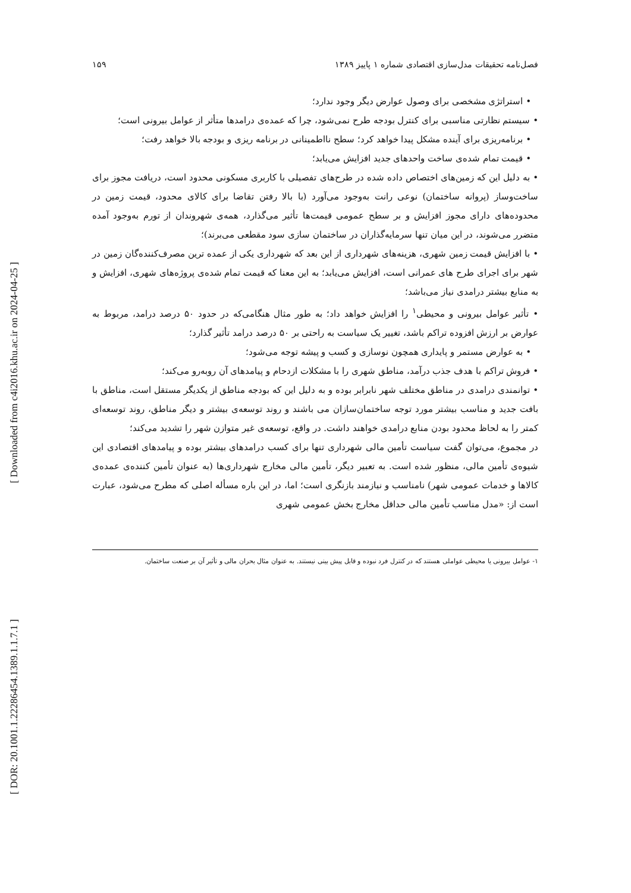[ DOR: 20.1001.1.22286454.1389.1.1.7.1 ]
[ Downloaded from c4i2016.khu.ac.ir on 2024-04-25 ]
فصل‌نامه تحقیقات مدل‌سازی اقتصادی شماره ۱ پاییز ۱۳۸۹ ۱۵۹
• استراتژی مشخصی برای وصول عوارض دیگر وجود ندارد؛
• سیستم نظارتی مناسبی برای کنترل بودجه طرح نمی‌شود، چرا که عمده‌ی درامدها متأثر از عوامل بیرونی است؛
• برنامه‌ریزی برای آینده مشکل پیدا خواهد کرد؛ سطح نااطمینانی در برنامه ریزی و بودجه بالا خواهد رفت؛
• قیمت تمام شده‌ی ساخت واحدهای جدید افزایش می‌یابد؛
• به دلیل این که زمین‌های اختصاص داده شده در طرح‌های تفصیلی با کاربری مسکونی محدود است، دریافت مجوز برای ساخت‌وساز (پروانه ساختمان) نوعی رانت به‌وجود می‌آورد (با بالا رفتن تقاضا برای کالای محدود، قیمت زمین در محدوده‌های دارای مجوز افزایش و بر سطح عمومی قیمت‌ها تأثیر می‌گذارد، همه‌ی شهروندان از تورم به‌وجود آمده متضرر می‌شوند، در این میان تنها سرمایه‌گذاران در ساختمان سازی سود مقطعی می‌برند)؛
• با افزایش قیمت زمین شهری، هزینه‌های شهرداری از این بعد که شهرداری یکی از عمده ترین مصرف‌کننده‌گان زمین در شهر برای اجرای طرح های عمرانی است، افزایش می‌یابد؛ به این معنا که قیمت تمام شده‌ی پروژه‌های شهری، افزایش و به منابع بیشتر درامدی نیاز می‌باشد؛
• تأثیر عوامل بیرونی و محیطی<sup>۱</sup> را افزایش خواهد داد؛ به طور مثال هنگامی‌که در حدود ۵۰ درصد درامد، مربوط به عوارض بر ارزش افزوده تراکم باشد، تغییر یک سیاست به راحتی بر ۵۰ درصد درامد تأثیر گذارد؛
• به عوارض مستمر و پایداری همچون نوسازی و کسب و پیشه توجه می‌شود؛
• فروش تراکم با هدف جذب درآمد، مناطق شهری را با مشکلات ازدحام و پیامدهای آن روبه‌رو می‌کند؛
• توانمندی درامدی در مناطق مختلف شهر نابرابر بوده و به دلیل این که بودجه مناطق از یکدیگر مستقل است، مناطق با بافت جدید و مناسب بیشتر مورد توجه ساختمان‌سازان می باشند و روند توسعه‌ی بیشتر و دیگر مناطق، روند توسعه‌ای کمتر را به لحاظ محدود بودن منابع درامدی خواهند داشت. در واقع، توسعه‌ی غیر متوازن شهر را تشدید می‌کند؛
در مجموع، می‌توان گفت سیاست تأمین مالی شهرداری تنها برای کسب درامدهای بیشتر بوده و پیامدهای اقتصادی این شیوه‌ی تأمین مالی، منظور شده است. به تعبیر دیگر، تأمین مالی مخارج شهرداری‌ها (به عنوان تأمین کننده‌ی عمده‌ی کالاها و خدمات عمومی شهر) نامناسب و نیازمند بازنگری است؛ اما، در این باره مسأله اصلی که مطرح می‌شود، عبارت است از: «مدل مناسب تأمین مالی حداقل مخارج بخش عمومی شهری
۱- عوامل بیرونی یا محیطی عواملی هستند که در کنترل فرد نبوده و قابل پیش بینی نیستند. به عنوان مثال بحران مالی و تأثیر آن بر صنعت ساختمان.